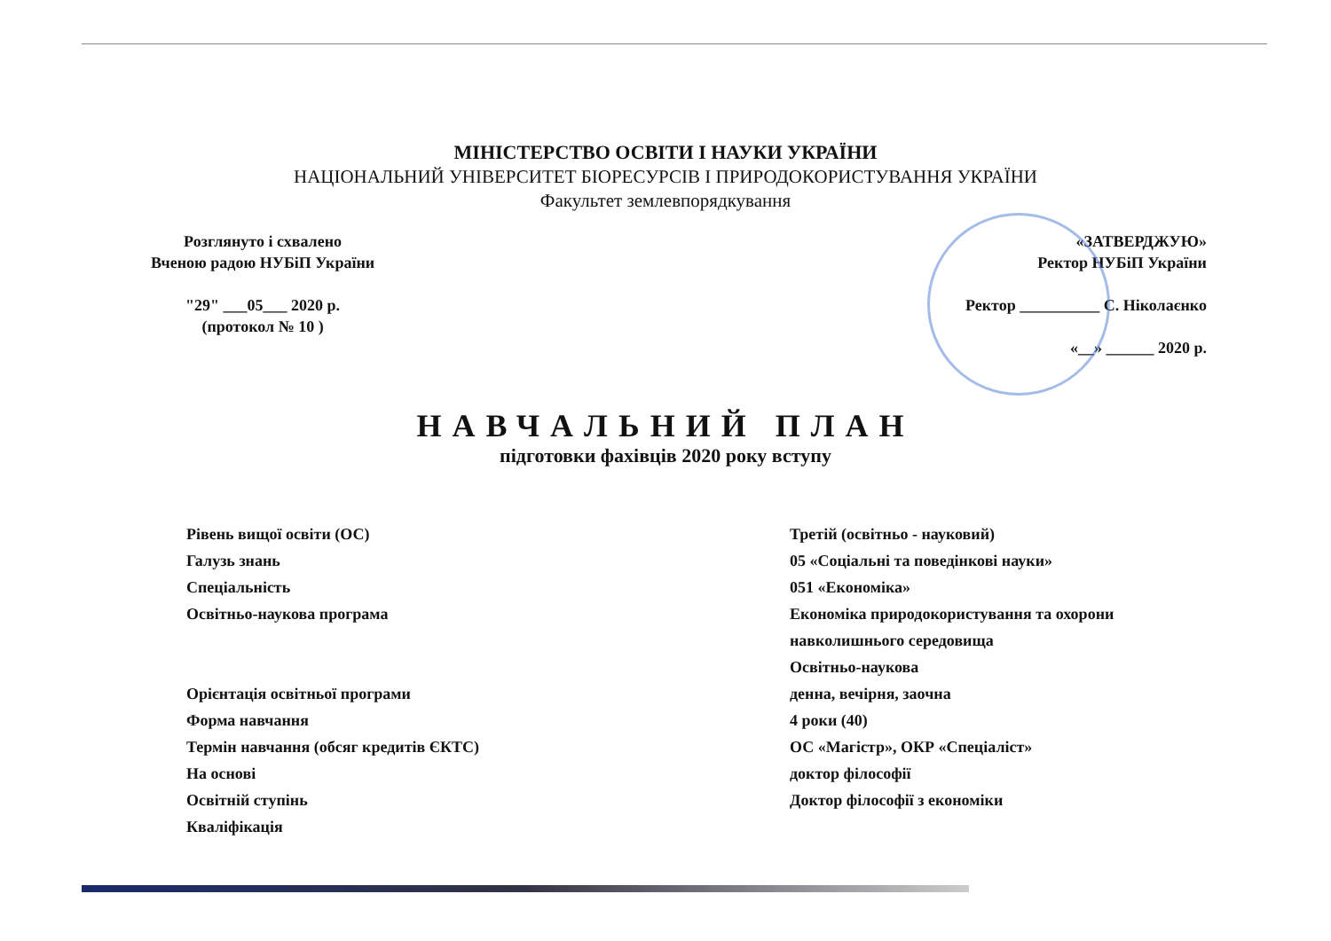МІНІСТЕРСТВО ОСВІТИ І НАУКИ УКРАЇНИ
НАЦІОНАЛЬНИЙ УНІВЕРСИТЕТ БІОРЕСУРСІВ І ПРИРОДОКОРИСТУВАННЯ УКРАЇНИ
Факультет землевпорядкування
Розглянуто і схвалено
Вченою радою НУБіП України
"29" ___05___ 2020 р.
(протокол № 10 )
«ЗАТВЕРДЖУЮ»
Ректор НУБіП України
Ректор __________ С. Ніколаєнко
«__» ______ 2020 р.
НАВЧАЛЬНИЙ ПЛАН
підготовки фахівців 2020 року вступу
Рівень вищої освіти (ОС)
Галузь знань
Спеціальність
Освітньо-наукова програма
Орієнтація освітньої програми
Форма навчання
Термін навчання (обсяг кредитів ЄКТС)
На основі
Освітній ступінь
Кваліфікація
Третій (освітньо - науковий)
05 «Соціальні та поведінкові науки»
051 «Економіка»
Економіка природокористування та охорони навколишнього середовища
Освітньо-наукова
денна, вечірня, заочна
4 роки (40)
ОС «Магістр», ОКР «Спеціаліст»
доктор філософії
Доктор філософії з економіки